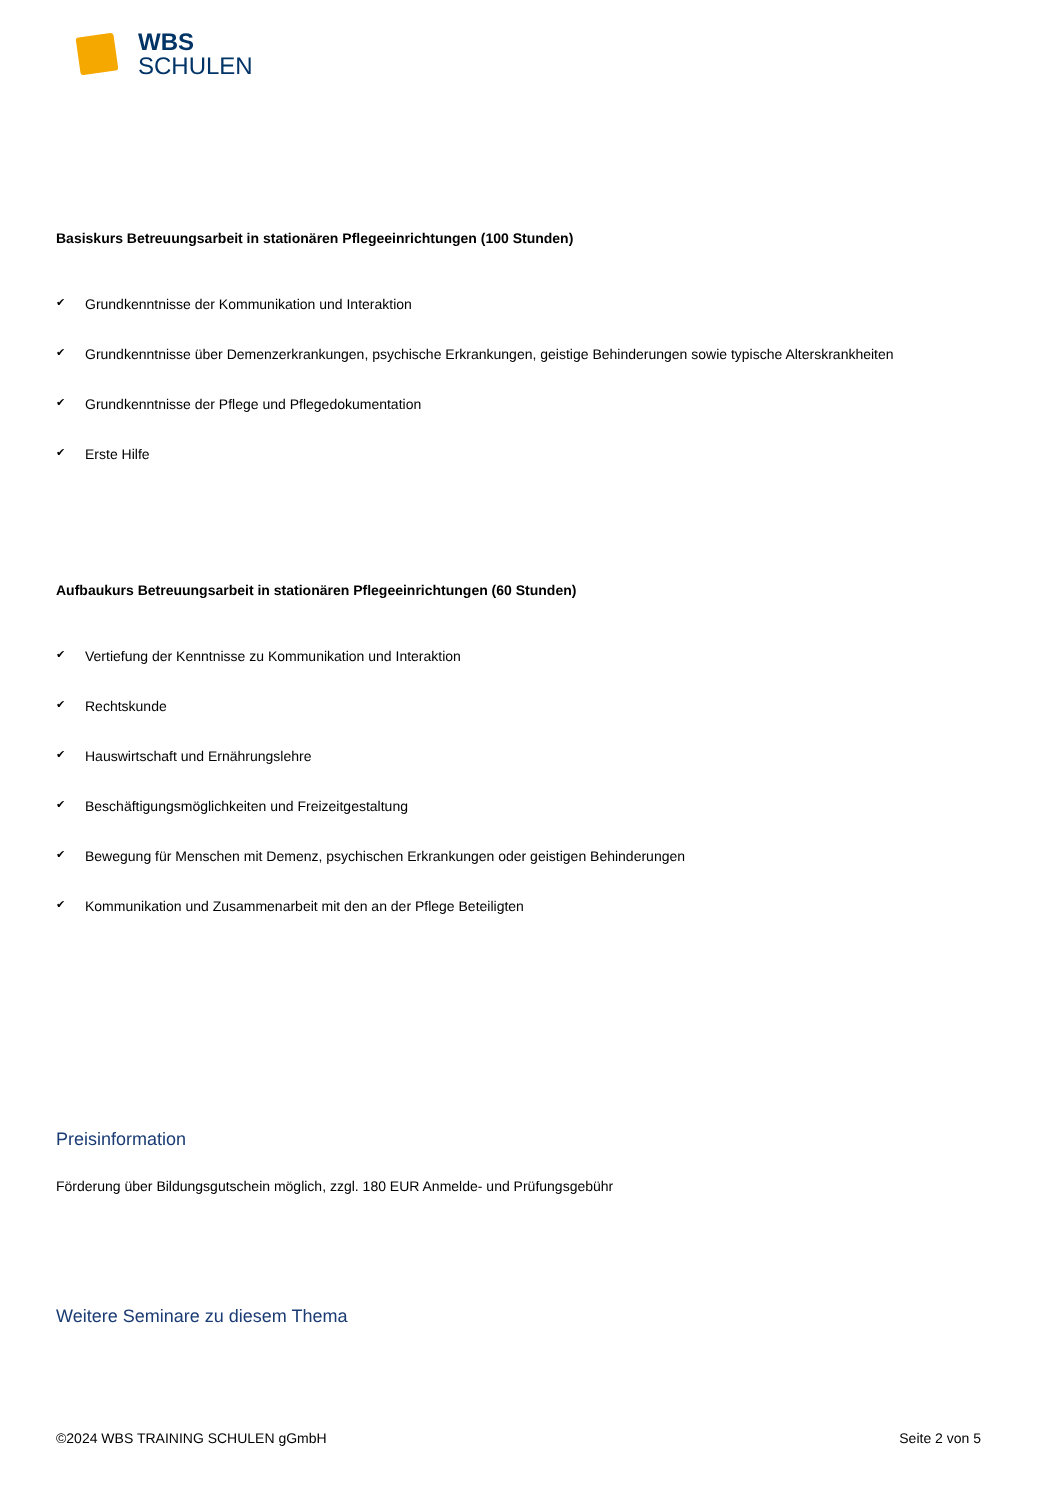WBS
SCHULEN
Basiskurs Betreuungsarbeit in stationären Pflegeeinrichtungen (100 Stunden)
✔ Grundkenntnisse der Kommunikation und Interaktion
✔ Grundkenntnisse über Demenzerkrankungen, psychische Erkrankungen, geistige Behinderungen sowie typische Alterskrankheiten
✔ Grundkenntnisse der Pflege und Pflegedokumentation
✔ Erste Hilfe
Aufbaukurs Betreuungsarbeit in stationären Pflegeeinrichtungen (60 Stunden)
✔ Vertiefung der Kenntnisse zu Kommunikation und Interaktion
✔ Rechtskunde
✔ Hauswirtschaft und Ernährungslehre
✔ Beschäftigungsmöglichkeiten und Freizeitgestaltung
✔ Bewegung für Menschen mit Demenz, psychischen Erkrankungen oder geistigen Behinderungen
✔ Kommunikation und Zusammenarbeit mit den an der Pflege Beteiligten
Preisinformation
Förderung über Bildungsgutschein möglich, zzgl. 180 EUR Anmelde- und Prüfungsgebühr
Weitere Seminare zu diesem Thema
©2024 WBS TRAINING SCHULEN gGmbH Seite 2 von 5